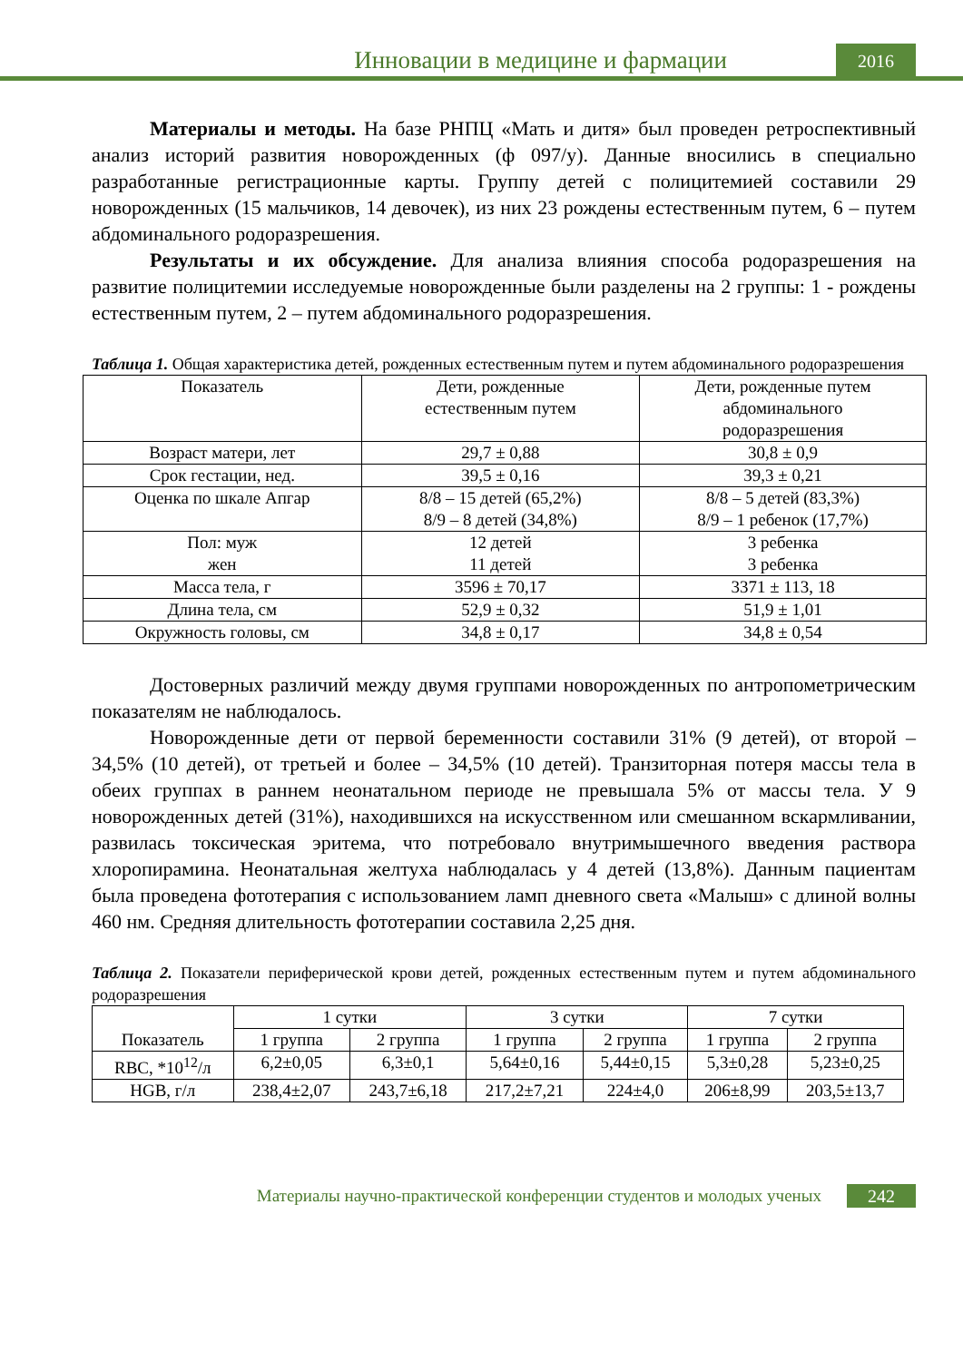Инновации в медицине и фармации
2016
Материалы и методы. На базе РНПЦ «Мать и дитя» был проведен ретроспективный анализ историй развития новорожденных (ф 097/у). Данные вносились в специально разработанные регистрационные карты. Группу детей с полицитемией составили 29 новорожденных (15 мальчиков, 14 девочек), из них 23 рождены естественным путем, 6 – путем абдоминального родоразрешения.
Результаты и их обсуждение. Для анализа влияния способа родоразрешения на развитие полицитемии исследуемые новорожденные были разделены на 2 группы: 1 - рождены естественным путем, 2 – путем абдоминального родоразрешения.
Таблица 1. Общая характеристика детей, рожденных естественным путем и путем абдоминального родоразрешения
| Показатель | Дети, рожденные естественным путем | Дети, рожденные путем абдоминального родоразрешения |
| --- | --- | --- |
| Возраст матери, лет | 29,7 ± 0,88 | 30,8 ± 0,9 |
| Срок гестации, нед. | 39,5 ± 0,16 | 39,3 ± 0,21 |
| Оценка по шкале Апгар | 8/8 – 15 детей (65,2%) 8/9 – 8 детей (34,8%) | 8/8 – 5 детей (83,3%) 8/9 – 1 ребенок (17,7%) |
| Пол: муж жен | 12 детей 11 детей | 3 ребенка 3 ребенка |
| Масса тела, г | 3596 ± 70,17 | 3371 ± 113, 18 |
| Длина тела, см | 52,9 ± 0,32 | 51,9 ± 1,01 |
| Окружность головы, см | 34,8 ± 0,17 | 34,8 ± 0,54 |
Достоверных различий между двумя группами новорожденных по антропометрическим показателям не наблюдалось.
Новорожденные дети от первой беременности составили 31% (9 детей), от второй –34,5% (10 детей), от третьей и более – 34,5% (10 детей). Транзиторная потеря массы тела в обеих группах в раннем неонатальном периоде не превышала 5% от массы тела. У 9 новорожденных детей (31%), находившихся на искусственном или смешанном вскармливании, развилась токсическая эритема, что потребовало внутримышечного введения раствора хлоропирамина. Неонатальная желтуха наблюдалась у 4 детей (13,8%). Данным пациентам была проведена фототерапия с использованием ламп дневного света «Малыш» с длиной волны 460 нм. Средняя длительность фототерапии составила 2,25 дня.
Таблица 2. Показатели периферической крови детей, рожденных естественным путем и путем абдоминального родоразрешения
| Показатель | 1 сутки | | 3 сутки | | 7 сутки | |
| --- | --- | --- | --- | --- | --- | --- |
| | 1 группа | 2 группа | 1 группа | 2 группа | 1 группа | 2 группа |
| RBC, *10<sup>12</sup>/л | 6,2±0,05 | 6,3±0,1 | 5,64±0,16 | 5,44±0,15 | 5,3±0,28 | 5,23±0,25 |
| HGB, г/л | 238,4±2,07 | 243,7±6,18 | 217,2±7,21 | 224±4,0 | 206±8,99 | 203,5±13,7 |
Материалы научно-практической конференции студентов и молодых ученых
242